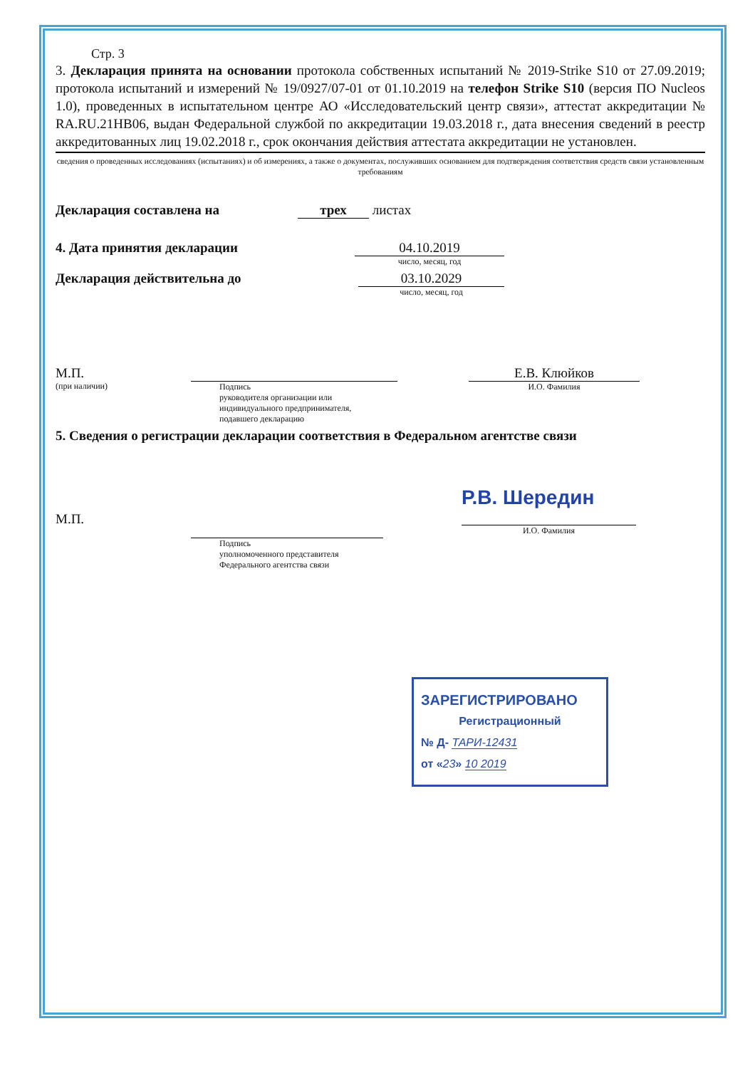Стр. 3
3. Декларация принята на основании протокола собственных испытаний № 2019-Strike S10 от 27.09.2019; протокола испытаний и измерений № 19/0927/07-01 от 01.10.2019 на телефон Strike S10 (версия ПО Nucleos 1.0), проведенных в испытательном центре АО «Исследовательский центр связи», аттестат аккредитации № RA.RU.21HB06, выдан Федеральной службой по аккредитации 19.03.2018 г., дата внесения сведений в реестр аккредитованных лиц 19.02.2018 г., срок окончания действия аттестата аккредитации не установлен.
сведения о проведенных исследованиях (испытаниях) и об измерениях, а также о документах, послуживших основанием для подтверждения соответствия средств связи установленным требованиям
Декларация составлена на трех листах
4. Дата принятия декларации 04.10.2019
число, месяц, год
Декларация действительна до 03.10.2029
число, месяц, год
М.П.
(при наличии)
Подпись
руководителя организации или
индивидуального предпринимателя,
подавшего декларацию
Е.В. Клюйков
И.О. Фамилия
5. Сведения о регистрации декларации соответствия в Федеральном агентстве связи
М.П.
Подпись
уполномоченного представителя
Федерального агентства связи
Р.В. Шередин
И.О. Фамилия
ЗАРЕГИСТРИРОВАНО
Регистрационный
№ Д- ТАРИ-12431
от «23» 10 2019